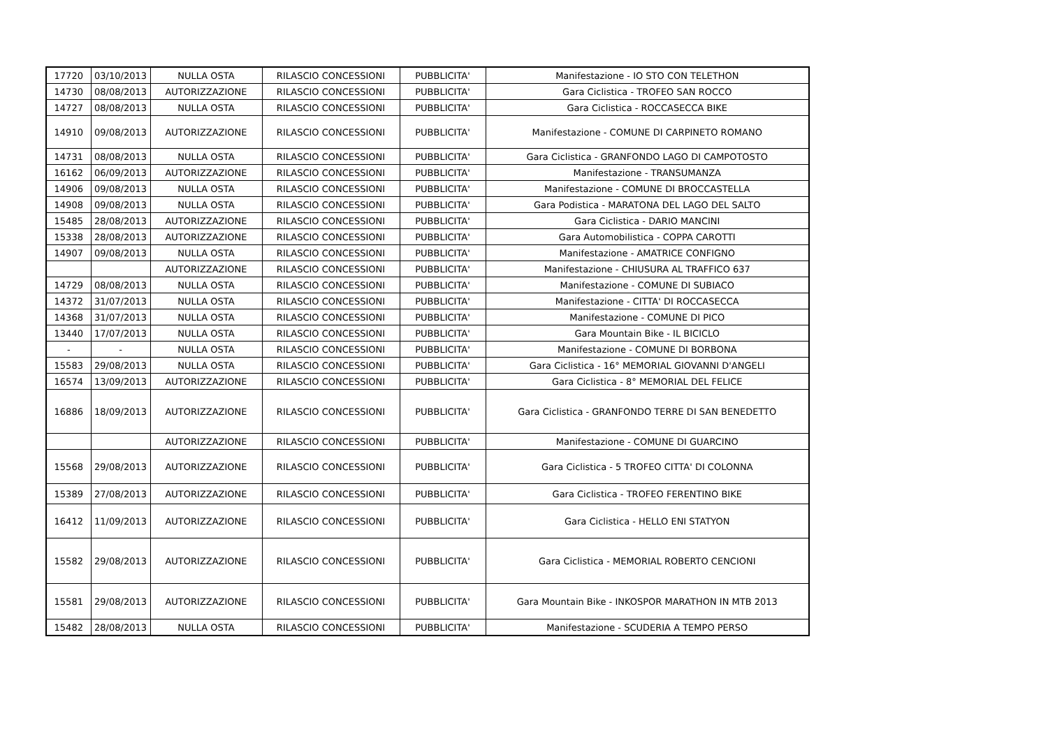| 17720 | 03/10/2013 | NULLA OSTA | RILASCIO CONCESSIONI | PUBBLICITA' | Manifestazione - IO STO CON TELETHON |
| 14730 | 08/08/2013 | AUTORIZZAZIONE | RILASCIO CONCESSIONI | PUBBLICITA' | Gara Ciclistica - TROFEO SAN ROCCO |
| 14727 | 08/08/2013 | NULLA OSTA | RILASCIO CONCESSIONI | PUBBLICITA' | Gara Ciclistica - ROCCASECCA BIKE |
| 14910 | 09/08/2013 | AUTORIZZAZIONE | RILASCIO CONCESSIONI | PUBBLICITA' | Manifestazione - COMUNE DI CARPINETO ROMANO |
| 14731 | 08/08/2013 | NULLA OSTA | RILASCIO CONCESSIONI | PUBBLICITA' | Gara Ciclistica - GRANFONDO LAGO DI CAMPOTOSTO |
| 16162 | 06/09/2013 | AUTORIZZAZIONE | RILASCIO CONCESSIONI | PUBBLICITA' | Manifestazione - TRANSUMANZA |
| 14906 | 09/08/2013 | NULLA OSTA | RILASCIO CONCESSIONI | PUBBLICITA' | Manifestazione - COMUNE DI BROCCASTELLA |
| 14908 | 09/08/2013 | NULLA OSTA | RILASCIO CONCESSIONI | PUBBLICITA' | Gara Podistica - MARATONA DEL LAGO DEL SALTO |
| 15485 | 28/08/2013 | AUTORIZZAZIONE | RILASCIO CONCESSIONI | PUBBLICITA' | Gara Ciclistica - DARIO MANCINI |
| 15338 | 28/08/2013 | AUTORIZZAZIONE | RILASCIO CONCESSIONI | PUBBLICITA' | Gara Automobilistica - COPPA CAROTTI |
| 14907 | 09/08/2013 | NULLA OSTA | RILASCIO CONCESSIONI | PUBBLICITA' | Manifestazione - AMATRICE CONFIGNO |
| | | AUTORIZZAZIONE | RILASCIO CONCESSIONI | PUBBLICITA' | Manifestazione - CHIUSURA AL TRAFFICO 637 |
| 14729 | 08/08/2013 | NULLA OSTA | RILASCIO CONCESSIONI | PUBBLICITA' | Manifestazione - COMUNE DI SUBIACO |
| 14372 | 31/07/2013 | NULLA OSTA | RILASCIO CONCESSIONI | PUBBLICITA' | Manifestazione - CITTA' DI ROCCASECCA |
| 14368 | 31/07/2013 | NULLA OSTA | RILASCIO CONCESSIONI | PUBBLICITA' | Manifestazione - COMUNE DI PICO |
| 13440 | 17/07/2013 | NULLA OSTA | RILASCIO CONCESSIONI | PUBBLICITA' | Gara Mountain Bike - IL BICICLO |
| - | - | NULLA OSTA | RILASCIO CONCESSIONI | PUBBLICITA' | Manifestazione - COMUNE DI BORBONA |
| 15583 | 29/08/2013 | NULLA OSTA | RILASCIO CONCESSIONI | PUBBLICITA' | Gara Ciclistica - 16° MEMORIAL GIOVANNI D'ANGELI |
| 16574 | 13/09/2013 | AUTORIZZAZIONE | RILASCIO CONCESSIONI | PUBBLICITA' | Gara Ciclistica - 8° MEMORIAL DEL FELICE |
| 16886 | 18/09/2013 | AUTORIZZAZIONE | RILASCIO CONCESSIONI | PUBBLICITA' | Gara Ciclistica - GRANFONDO TERRE DI SAN BENEDETTO |
| | | AUTORIZZAZIONE | RILASCIO CONCESSIONI | PUBBLICITA' | Manifestazione - COMUNE DI GUARCINO |
| 15568 | 29/08/2013 | AUTORIZZAZIONE | RILASCIO CONCESSIONI | PUBBLICITA' | Gara Ciclistica - 5 TROFEO CITTA' DI COLONNA |
| 15389 | 27/08/2013 | AUTORIZZAZIONE | RILASCIO CONCESSIONI | PUBBLICITA' | Gara Ciclistica - TROFEO FERENTINO BIKE |
| 16412 | 11/09/2013 | AUTORIZZAZIONE | RILASCIO CONCESSIONI | PUBBLICITA' | Gara Ciclistica - HELLO ENI STATYON |
| 15582 | 29/08/2013 | AUTORIZZAZIONE | RILASCIO CONCESSIONI | PUBBLICITA' | Gara Ciclistica - MEMORIAL ROBERTO CENCIONI |
| 15581 | 29/08/2013 | AUTORIZZAZIONE | RILASCIO CONCESSIONI | PUBBLICITA' | Gara Mountain Bike - INKOSPOR MARATHON IN MTB 2013 |
| 15482 | 28/08/2013 | NULLA OSTA | RILASCIO CONCESSIONI | PUBBLICITA' | Manifestazione - SCUDERIA A TEMPO PERSO |